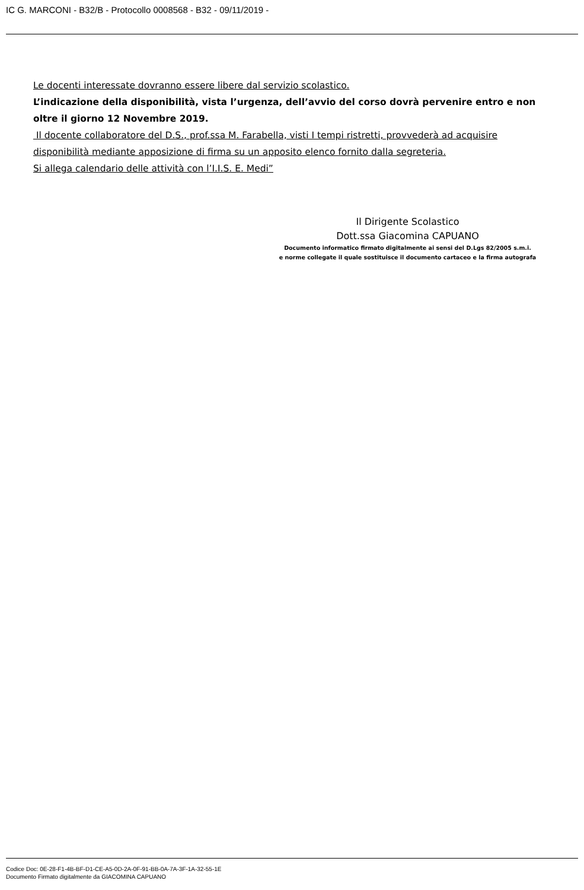IC G. MARCONI - B32/B - Protocollo 0008568 - B32 - 09/11/2019 -
Le docenti interessate dovranno essere libere dal servizio scolastico.
L’indicazione della disponibilità, vista l’urgenza, dell’avvio del corso dovrà pervenire entro e non oltre il giorno 12 Novembre 2019.
Il docente collaboratore del D.S., prof.ssa M. Farabella, visti I tempi ristretti, provvederà ad acquisire disponibilità mediante apposizione di firma su un apposito elenco fornito dalla segreteria.
Si allega calendario delle attività con l’I.I.S. E. Medi”
Il Dirigente Scolastico
Dott.ssa Giacomina CAPUANO
Documento informatico firmato digitalmente ai sensi del D.Lgs 82/2005 s.m.i.
e norme collegate il quale sostituisce il documento cartaceo e la firma autografa
Codice Doc: 0E-28-F1-4B-BF-D1-CE-A5-0D-2A-0F-91-BB-0A-7A-3F-1A-32-55-1E
Documento Firmato digitalmente da GIACOMINA CAPUANO